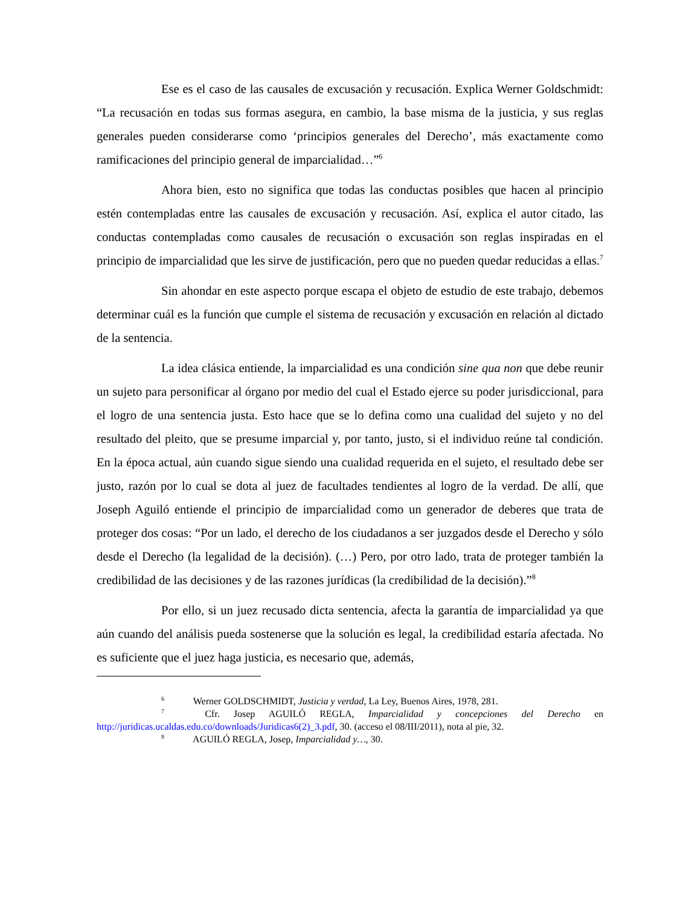Ese es el caso de las causales de excusación y recusación. Explica Werner Goldschmidt: “La recusación en todas sus formas asegura, en cambio, la base misma de la justicia, y sus reglas generales pueden considerarse como ‘principios generales del Derecho’, más exactamente como ramificaciones del principio general de imparcialidad…”<sup>6</sup>
Ahora bien, esto no significa que todas las conductas posibles que hacen al principio estén contempladas entre las causales de excusación y recusación. Así, explica el autor citado, las conductas contempladas como causales de recusación o excusación son reglas inspiradas en el principio de imparcialidad que les sirve de justificación, pero que no pueden quedar reducidas a ellas.<sup>7</sup>
Sin ahondar en este aspecto porque escapa el objeto de estudio de este trabajo, debemos determinar cuál es la función que cumple el sistema de recusación y excusación en relación al dictado de la sentencia.
La idea clásica entiende, la imparcialidad es una condición sine qua non que debe reunir un sujeto para personificar al órgano por medio del cual el Estado ejerce su poder jurisdiccional, para el logro de una sentencia justa. Esto hace que se lo defina como una cualidad del sujeto y no del resultado del pleito, que se presume imparcial y, por tanto, justo, si el individuo reúne tal condición. En la época actual, aún cuando sigue siendo una cualidad requerida en el sujeto, el resultado debe ser justo, razón por lo cual se dota al juez de facultades tendientes al logro de la verdad. De allí, que Joseph Aguiló entiende el principio de imparcialidad como un generador de deberes que trata de proteger dos cosas: “Por un lado, el derecho de los ciudadanos a ser juzgados desde el Derecho y sólo desde el Derecho (la legalidad de la decisión). (…) Pero, por otro lado, trata de proteger también la credibilidad de las decisiones y de las razones jurídicas (la credibilidad de la decisión).”<sup>8</sup>
Por ello, si un juez recusado dicta sentencia, afecta la garantía de imparcialidad ya que aún cuando del análisis pueda sostenerse que la solución es legal, la credibilidad estaría afectada. No es suficiente que el juez haga justicia, es necesario que, además,
<sup>6</sup> Werner GOLDSCHMIDT, Justicia y verdad, La Ley, Buenos Aires, 1978, 281.
<sup>7</sup> Cfr. Josep AGUILÓ REGLA, Imparcialidad y concepciones del Derecho en http://juridicas.ucaldas.edu.co/downloads/Juridicas6(2)_3.pdf, 30. (acceso el 08/III/2011), nota al pie, 32.
<sup>8</sup> AGUILÓ REGLA, Josep, Imparcialidad y…, 30.